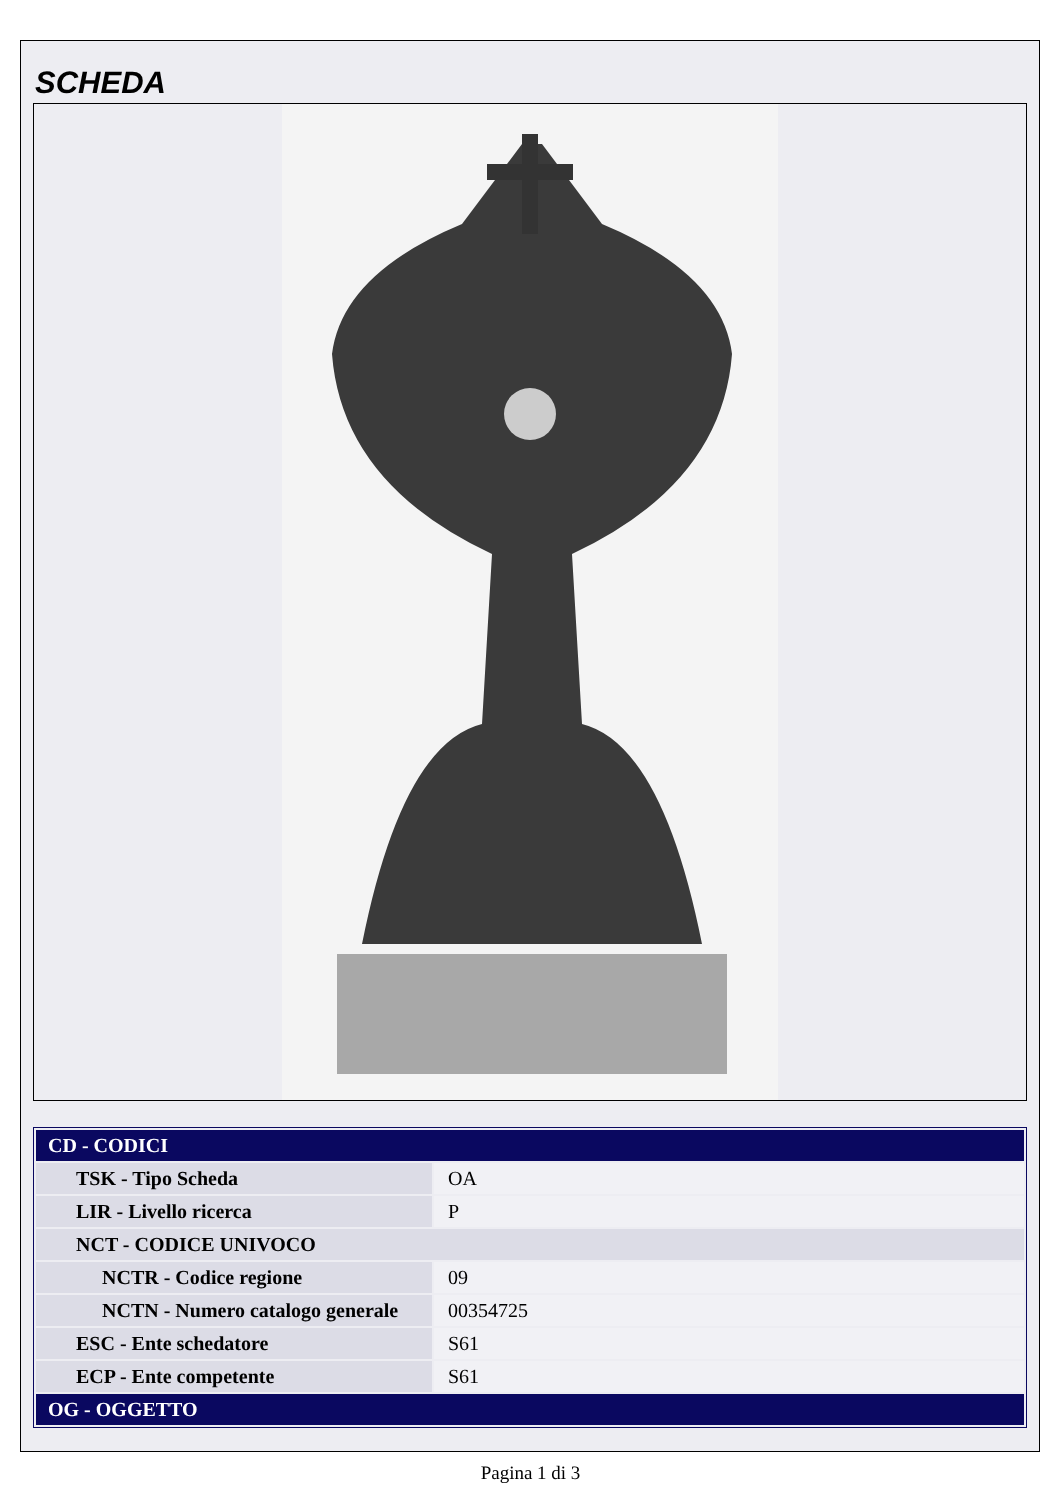SCHEDA
| CD - CODICI | |
| --- | --- |
| TSK - Tipo Scheda | OA |
| LIR - Livello ricerca | P |
| NCT - CODICE UNIVOCO | |
| NCTR - Codice regione | 09 |
| NCTN - Numero catalogo generale | 00354725 |
| ESC - Ente schedatore | S61 |
| ECP - Ente competente | S61 |
| OG - OGGETTO | |
Pagina 1 di 3